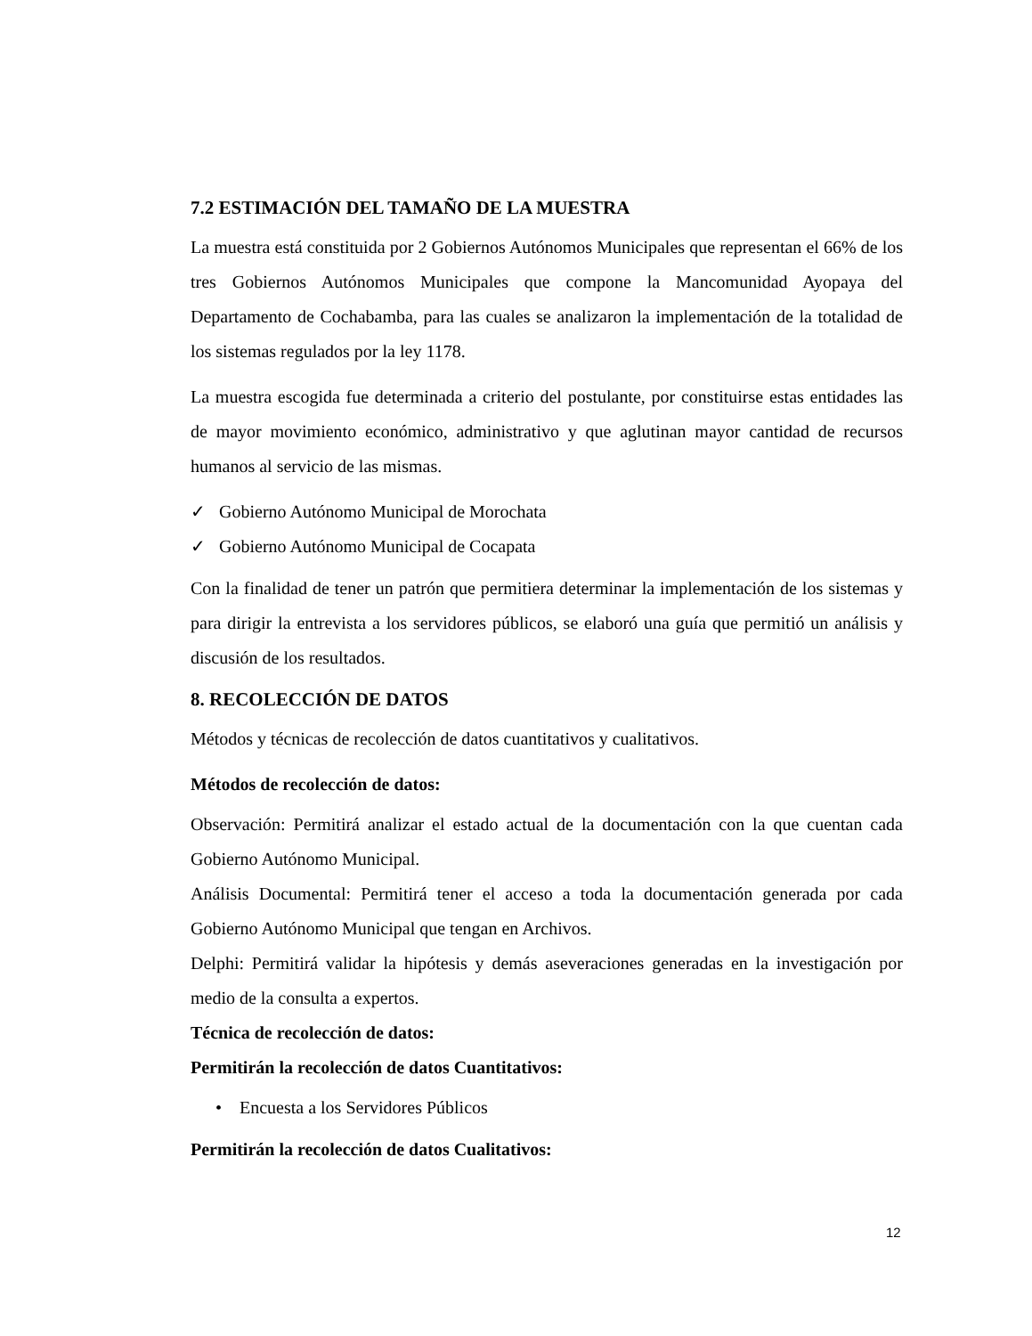7.2 ESTIMACIÓN DEL TAMAÑO DE LA MUESTRA
La muestra está constituida por 2 Gobiernos Autónomos Municipales que representan el 66% de los tres Gobiernos Autónomos Municipales que compone la Mancomunidad Ayopaya del Departamento de Cochabamba, para las cuales se analizaron la implementación de la totalidad de los sistemas regulados por la ley 1178.
La muestra escogida fue determinada a criterio del postulante, por constituirse estas entidades las de mayor movimiento económico, administrativo y que aglutinan mayor cantidad de recursos humanos al servicio de las mismas.
✓ Gobierno Autónomo Municipal de Morochata
✓ Gobierno Autónomo Municipal de Cocapata
Con la finalidad de tener un patrón que permitiera determinar la implementación de los sistemas y para dirigir la entrevista a los servidores públicos, se elaboró una guía que permitió un análisis y discusión de los resultados.
8. RECOLECCIÓN DE DATOS
Métodos y técnicas de recolección de datos cuantitativos y cualitativos.
Métodos de recolección de datos:
Observación: Permitirá analizar el estado actual de la documentación con la que cuentan cada Gobierno Autónomo Municipal.
Análisis Documental: Permitirá tener el acceso a toda la documentación generada por cada Gobierno Autónomo Municipal que tengan en Archivos.
Delphi: Permitirá validar la hipótesis y demás aseveraciones generadas en la investigación por medio de la consulta a expertos.
Técnica de recolección de datos:
Permitirán la recolección de datos Cuantitativos:
• Encuesta a los Servidores Públicos
Permitirán la recolección de datos Cualitativos:
12